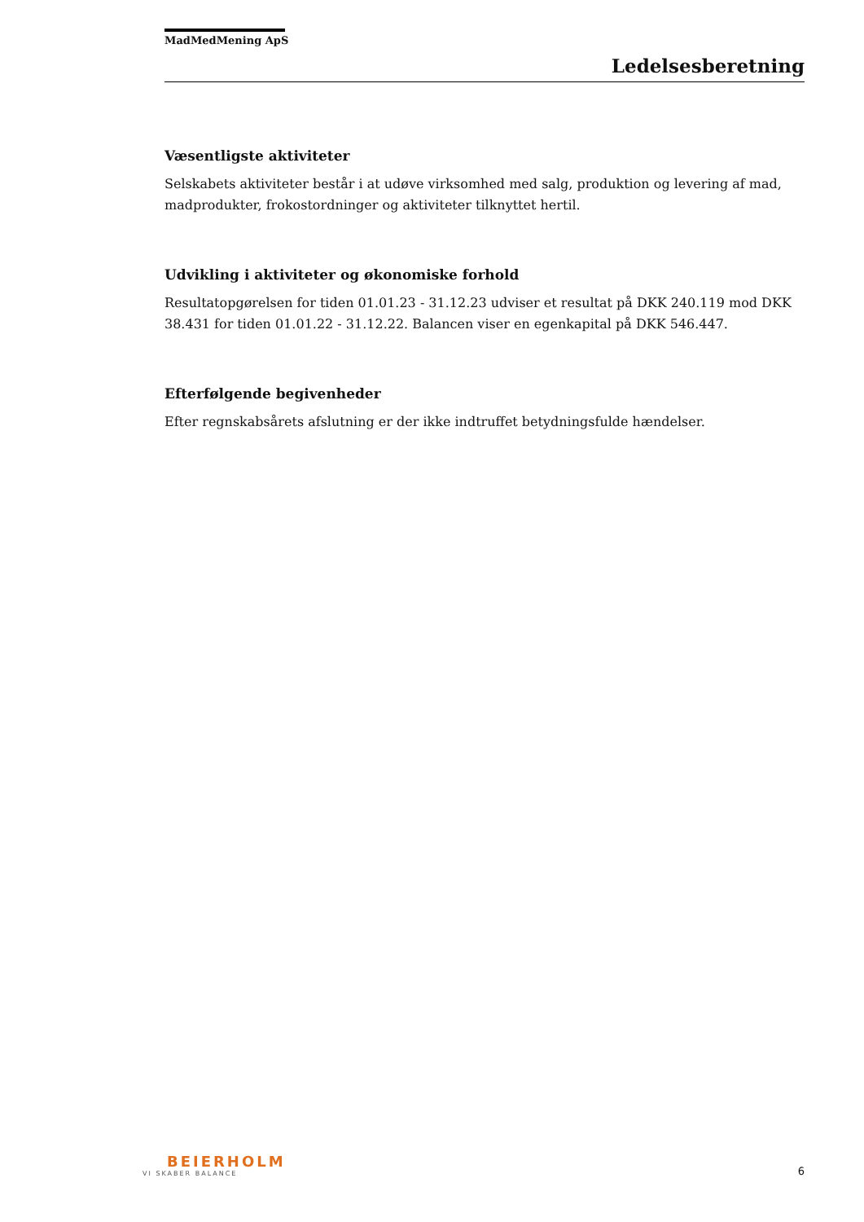MadMedMening ApS
Ledelsesberetning
Væsentligste aktiviteter
Selskabets aktiviteter består i at udøve virksomhed med salg, produktion og levering af mad, madprodukter, frokostordninger og aktiviteter tilknyttet hertil.
Udvikling i aktiviteter og økonomiske forhold
Resultatopgørelsen for tiden 01.01.23 - 31.12.23 udviser et resultat på DKK 240.119 mod DKK 38.431 for tiden 01.01.22 - 31.12.22. Balancen viser en egenkapital på DKK 546.447.
Efterfølgende begivenheder
Efter regnskabsårets afslutning er der ikke indtruffet betydningsfulde hændelser.
BEIERHOLM
VI SKABER BALANCE
6